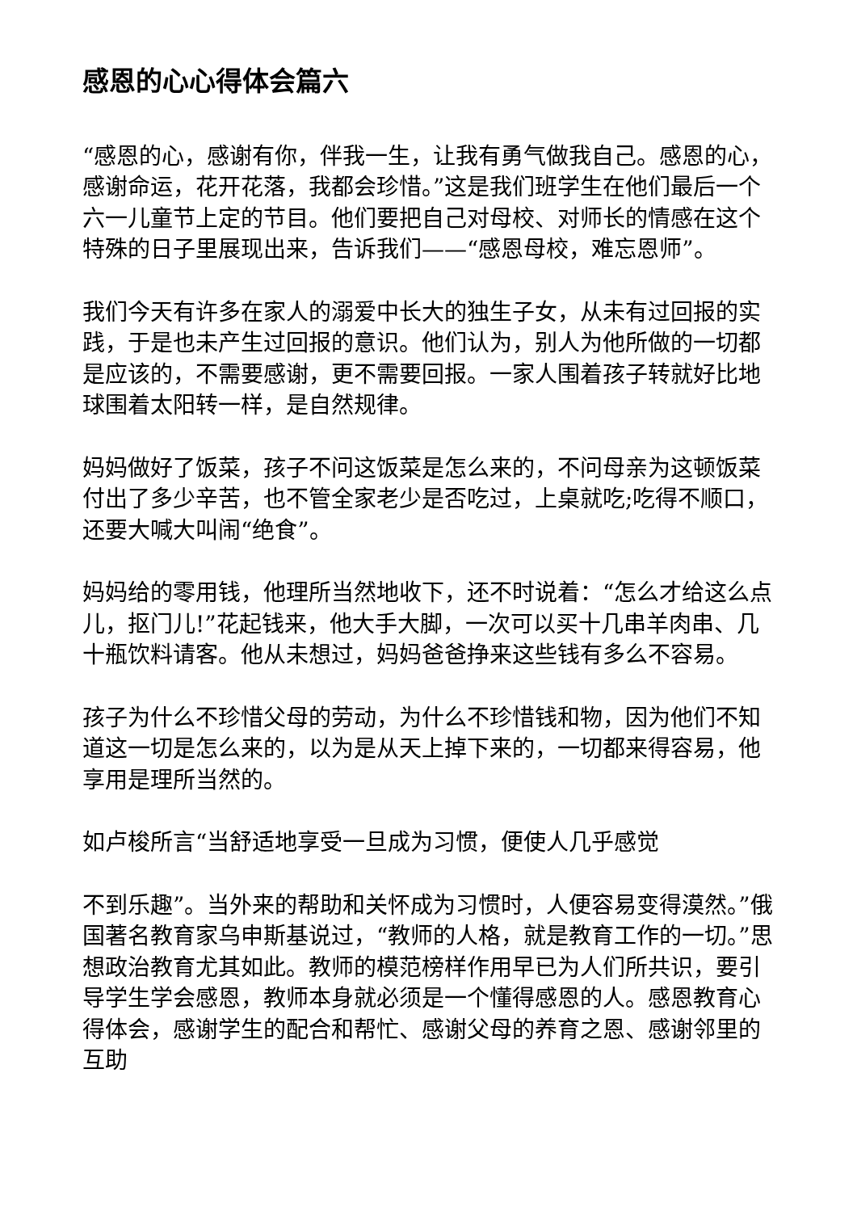感恩的心心得体会篇六
“感恩的心，感谢有你，伴我一生，让我有勇气做我自己。感恩的心，感谢命运，花开花落，我都会珍惜。”这是我们班学生在他们最后一个六一儿童节上定的节目。他们要把自己对母校、对师长的情感在这个特殊的日子里展现出来，告诉我们——“感恩母校，难忘恩师”。
我们今天有许多在家人的溺爱中长大的独生子女，从未有过回报的实践，于是也未产生过回报的意识。他们认为，别人为他所做的一切都是应该的，不需要感谢，更不需要回报。一家人围着孩子转就好比地球围着太阳转一样，是自然规律。
妈妈做好了饭菜，孩子不问这饭菜是怎么来的，不问母亲为这顿饭菜付出了多少辛苦，也不管全家老少是否吃过，上桌就吃;吃得不顺口，还要大喊大叫闹“绝食”。
妈妈给的零用钱，他理所当然地收下，还不时说着：“怎么才给这么点儿，抠门儿!”花起钱来，他大手大脚，一次可以买十几串羊肉串、几十瓶饮料请客。他从未想过，妈妈爸爸挣来这些钱有多么不容易。
孩子为什么不珍惜父母的劳动，为什么不珍惜钱和物，因为他们不知道这一切是怎么来的，以为是从天上掉下来的，一切都来得容易，他享用是理所当然的。
如卢梭所言“当舒适地享受一旦成为习惯，便使人几乎感觉
不到乐趣”。当外来的帮助和关怀成为习惯时，人便容易变得漠然。”俄国著名教育家乌申斯基说过，“教师的人格，就是教育工作的一切。”思想政治教育尤其如此。教师的模范榜样作用早已为人们所共识，要引导学生学会感恩，教师本身就必须是一个懂得感恩的人。感恩教育心得体会，感谢学生的配合和帮忙、感谢父母的养育之恩、感谢邻里的互助